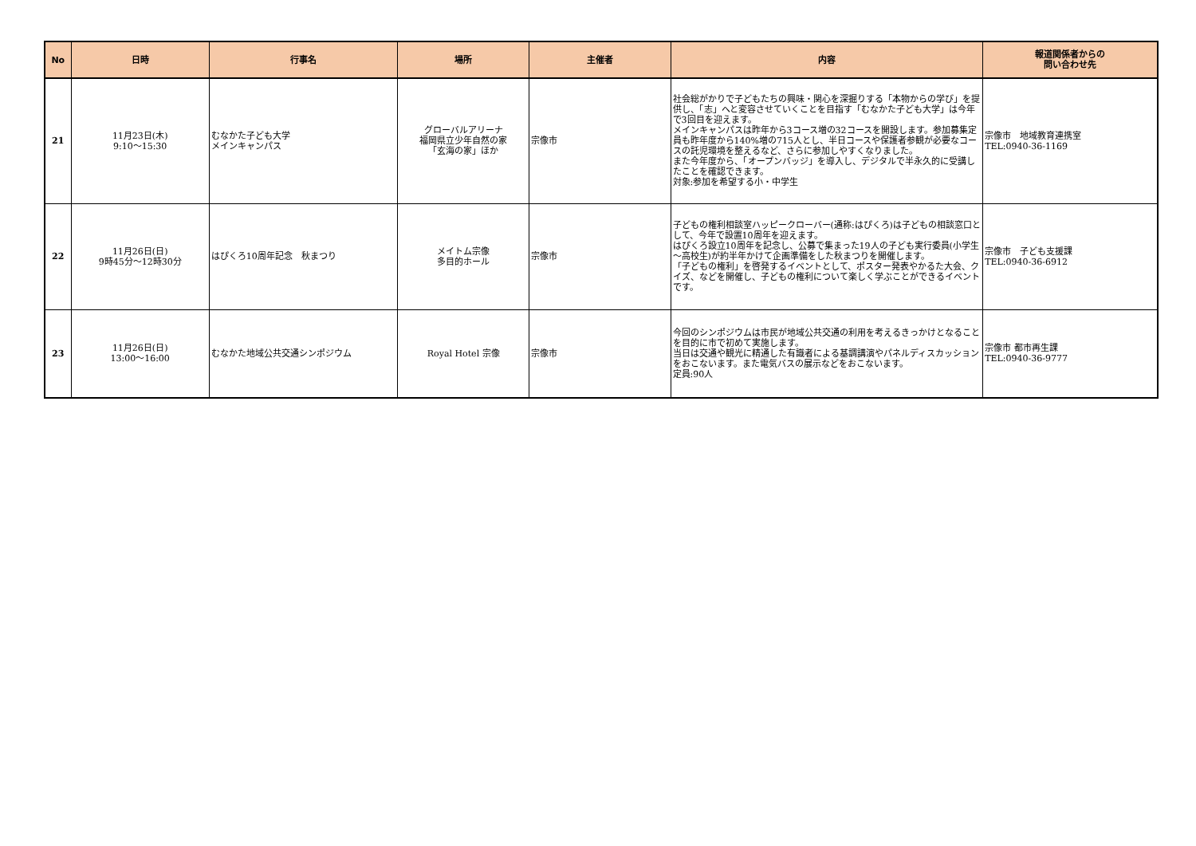| No | 日時 | 行事名 | 場所 | 主催者 | 内容 | 報道関係者からの 問い合わせ先 |
| --- | --- | --- | --- | --- | --- | --- |
| 21 | 11月23日(木) 9:10～15:30 | むなかた子ども大学 メインキャンパス | グローバルアリーナ 福岡県立少年自然の家 「玄海の家」ほか | 宗像市 | 社会総がかりで子どもたちの興味・関心を深掘りする「本物からの学び」を提供し、「志」へと変容させていくことを目指す「むなかた子ども大学」は今年で3回目を迎えます。 メインキャンパスは昨年から3コース増の32コースを開設します。参加募集定員も昨年度から140%増の715人とし、半日コースや保護者参観が必要なコースの託児環境を整えるなど、さらに参加しやすくなりました。 また今年度から、「オープンバッジ」を導入し、デジタルで半永久的に受講したことを確認できます。 対象:参加を希望する小・中学生 | 宗像市 地域教育連携室 TEL:0940-36-1169 |
| 22 | 11月26日(日) 9時45分～12時30分 | はぴくろ10周年記念 秋まつり | メイトム宗像 多目的ホール | 宗像市 | 子どもの権利相談室ハッピークローバー(通称:はぴくろ)は子どもの相談窓口として、今年で設置10周年を迎えます。 はぴくろ設立10周年を記念し、公募で集まった19人の子ども実行委員(小学生～高校生)が約半年かけて企画準備をした秋まつりを開催します。 「子どもの権利」を啓発するイベントとして、ポスター発表やかるた大会、クイズ、などを開催し、子どもの権利について楽しく学ぶことができるイベントです。 | 宗像市 子ども支援課 TEL:0940-36-6912 |
| 23 | 11月26日(日) 13:00～16:00 | むなかた地域公共交通シンポジウム | Royal Hotel 宗像 | 宗像市 | 今回のシンポジウムは市民が地域公共交通の利用を考えるきっかけとなることを目的に市で初めて実施します。 当日は交通や観光に精通した有識者による基調講演やパネルディスカッションをおこないます。また電気バスの展示などをおこないます。 定員:90人 | 宗像市 都市再生課 TEL:0940-36-9777 |